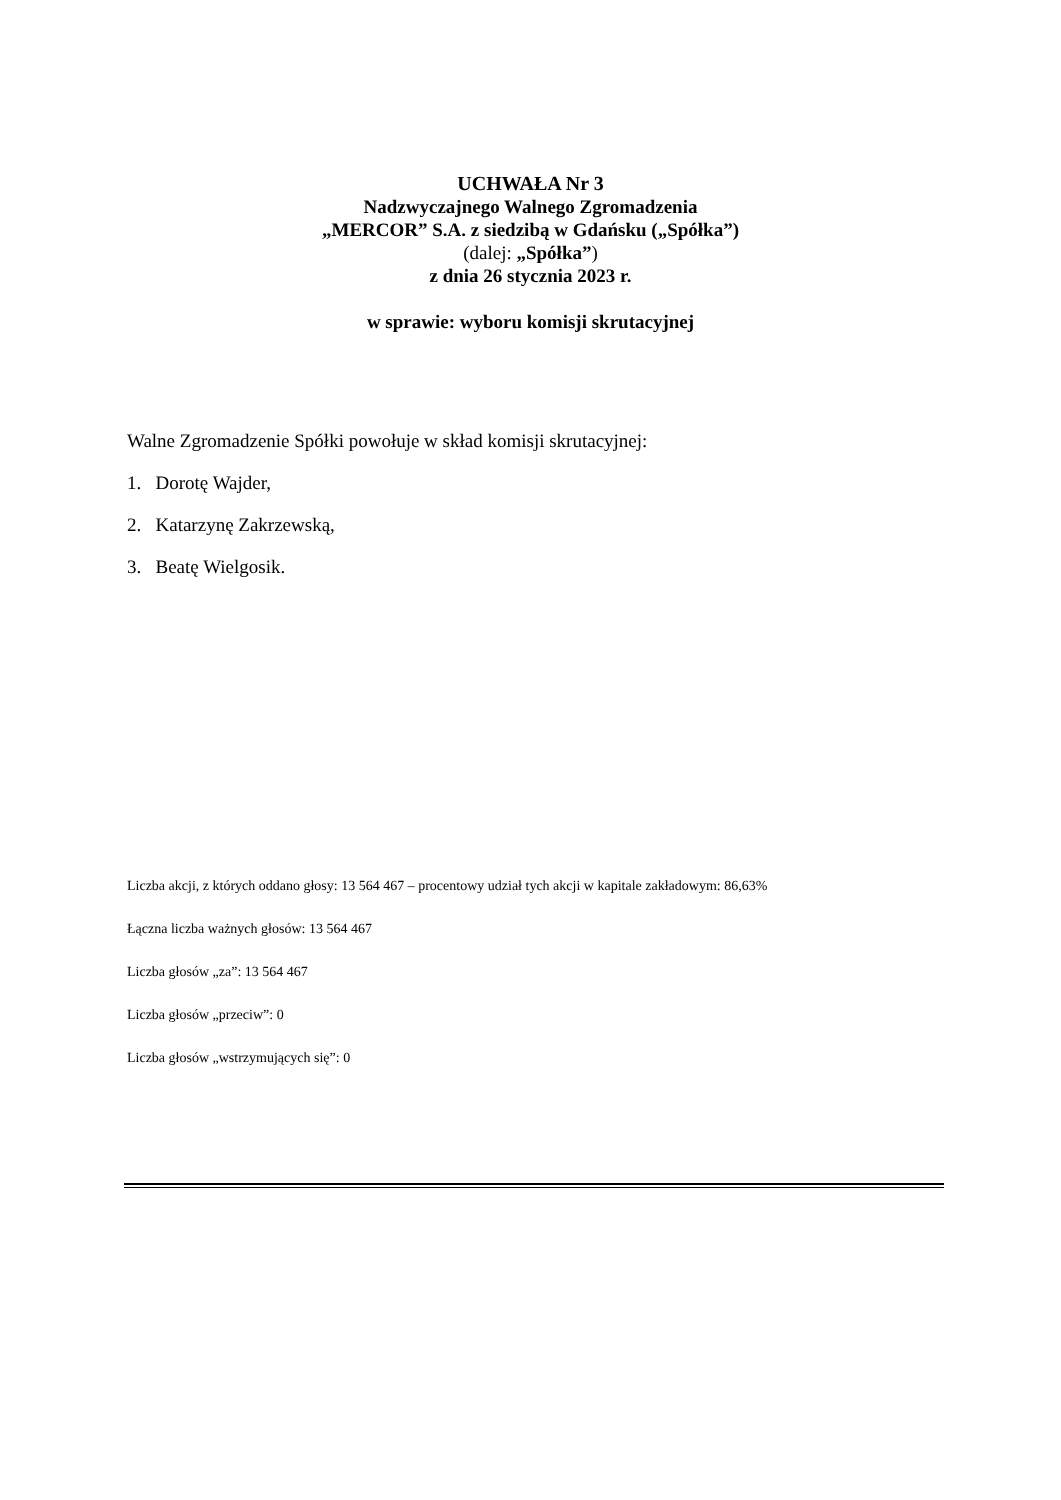UCHWAŁA Nr 3
Nadzwyczajnego Walnego Zgromadzenia
„MERCOR” S.A. z siedzibą w Gdańsku („Spółka”)
(dalej: „Spółka”)
z dnia 26 stycznia 2023 r.
w sprawie: wyboru komisji skrutacyjnej
Walne Zgromadzenie Spółki powołuje w skład komisji skrutacyjnej:
1. Dorotę Wajder,
2. Katarzynę Zakrzewską,
3. Beatę Wielgosik.
Liczba akcji, z których oddano głosy: 13 564 467 – procentowy udział tych akcji w kapitale zakładowym: 86,63%
Łączna liczba ważnych głosów: 13 564 467
Liczba głosów „za”: 13 564 467
Liczba głosów „przeciw”: 0
Liczba głosów „wstrzymujących się”: 0